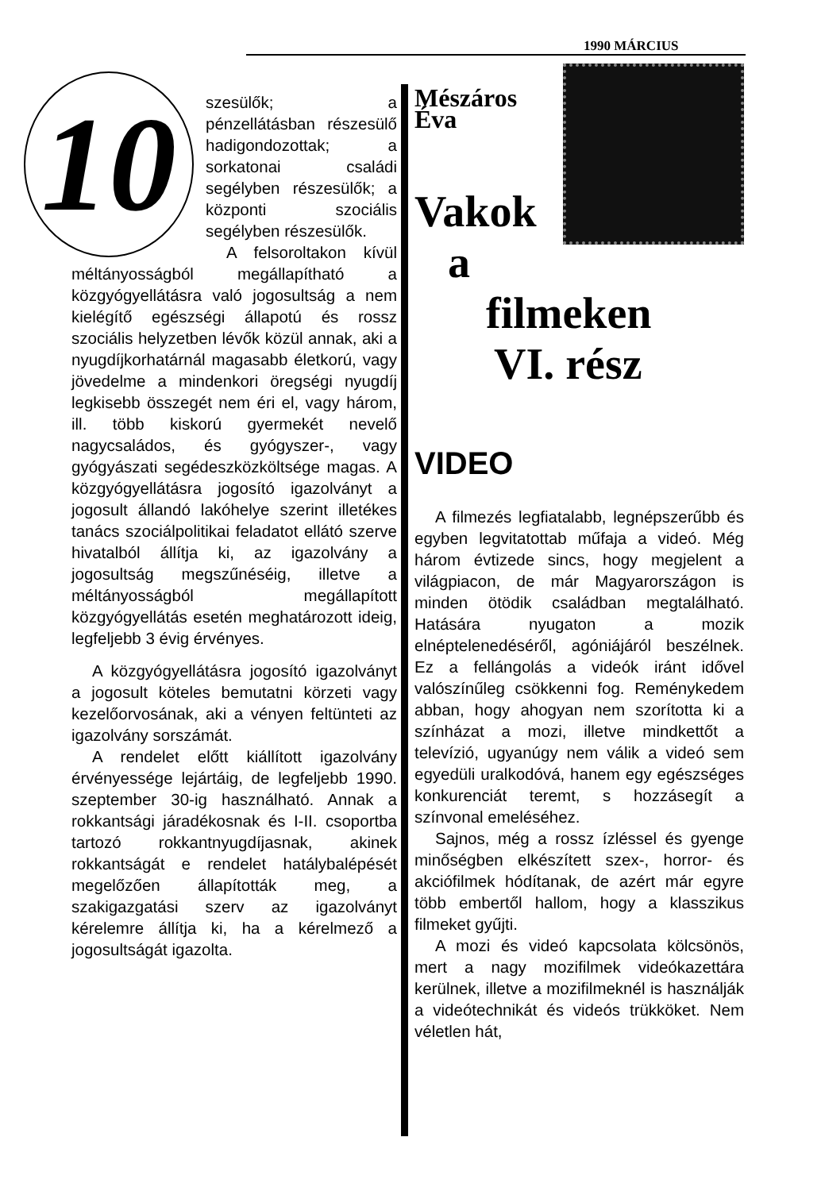1990 MÁRCIUS
10
szesülők; a pénzellátásban részesülő hadigondozottak; a sorkatonai családi segélyben részesülők; a központi szociális segélyben részesülők.
A felsoroltakon kívül méltányosságból megállapítható a közgyógyellátásra való jogosultság a nem kielégítő egészségi állapotú és rossz szociális helyzetben lévők közül annak, aki a nyugdíjkorhatárnál magasabb életkorú, vagy jövedelme a mindenkori öregségi nyugdíj legkisebb összegét nem éri el, vagy három, ill. több kiskorú gyermekét nevelő nagycsaládos, és gyógyszer-, vagy gyógyászati segédeszközköltsége magas. A közgyógyellátásra jogosító igazolványt a jogosult állandó lakóhelye szerint illetékes tanács szociálpolitikai feladatot ellátó szerve hivatalból állítja ki, az igazolvány a jogosultság megszűnéséig, illetve a méltányosságból megállapított közgyógyellátás esetén meghatározott ideig, legfeljebb 3 évig érvényes.
A közgyógyellátásra jogosító igazolványt a jogosult köteles bemutatni körzeti vagy kezelőorvosának, aki a vényen feltünteti az igazolvány sorszámát.
A rendelet előtt kiállított igazolvány érvényessége lejártáig, de legfeljebb 1990. szeptember 30-ig használható. Annak a rokkantsági járadékosnak és I-II. csoportba tartozó rokkantnyugdíjasnak, akinek rokkantságát e rendelet hatálybalépését megelőzően állapították meg, a szakigazgatási szerv az igazolványt kérelemre állítja ki, ha a kérelmező a jogosultságát igazolta.
Mészáros Éva
Vakok
a
filmeken
VI. rész
VIDEO
A filmezés legfiatalabb, legnépszerűbb és egyben legvitatottab műfaja a videó. Még három évtizede sincs, hogy megjelent a világpiacon, de már Magyarországon is minden ötödik családban megtalálható. Hatására nyugaton a mozik elnéptelenedéséről, agóniájáról beszélnek. Ez a fellángolás a videók iránt idővel valószínűleg csökkenni fog. Reménykedem abban, hogy ahogyan nem szorította ki a színházat a mozi, illetve mindkettőt a televízió, ugyanúgy nem válik a videó sem egyedüli uralkodóvá, hanem egy egészséges konkurenciát teremt, s hozzásegít a színvonal emeléséhez.
Sajnos, még a rossz ízléssel és gyenge minőségben elkészített szex-, horror- és akciófilmek hódítanak, de azért már egyre több embertől hallom, hogy a klasszikus filmeket gyűjti.
A mozi és videó kapcsolata kölcsönös, mert a nagy mozifilmek videókazettára kerülnek, illetve a mozifilmeknél is használják a videótechnikát és videós trükköket. Nem véletlen hát,